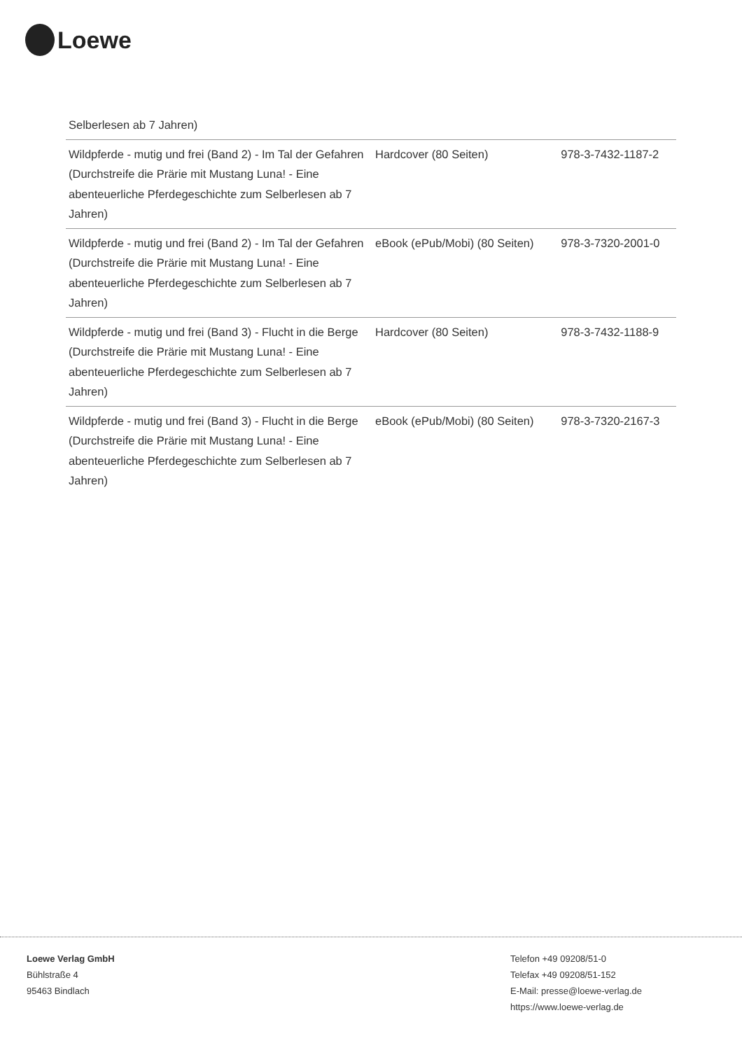Loewe
| Selberlesen ab 7 Jahren) | | |
| Wildpferde - mutig und frei (Band 2) - Im Tal der Gefahren (Durchstreife die Prärie mit Mustang Luna! - Eine abenteuerliche Pferdegeschichte zum Selberlesen ab 7 Jahren) | Hardcover (80 Seiten) | 978-3-7432-1187-2 |
| Wildpferde - mutig und frei (Band 2) - Im Tal der Gefahren (Durchstreife die Prärie mit Mustang Luna! - Eine abenteuerliche Pferdegeschichte zum Selberlesen ab 7 Jahren) | eBook (ePub/Mobi) (80 Seiten) | 978-3-7320-2001-0 |
| Wildpferde - mutig und frei (Band 3) - Flucht in die Berge (Durchstreife die Prärie mit Mustang Luna! - Eine abenteuerliche Pferdegeschichte zum Selberlesen ab 7 Jahren) | Hardcover (80 Seiten) | 978-3-7432-1188-9 |
| Wildpferde - mutig und frei (Band 3) - Flucht in die Berge (Durchstreife die Prärie mit Mustang Luna! - Eine abenteuerliche Pferdegeschichte zum Selberlesen ab 7 Jahren) | eBook (ePub/Mobi) (80 Seiten) | 978-3-7320-2167-3 |
Loewe Verlag GmbH
Bühlstraße 4
95463 Bindlach
Telefon +49 09208/51-0
Telefax +49 09208/51-152
E-Mail: presse@loewe-verlag.de
https://www.loewe-verlag.de